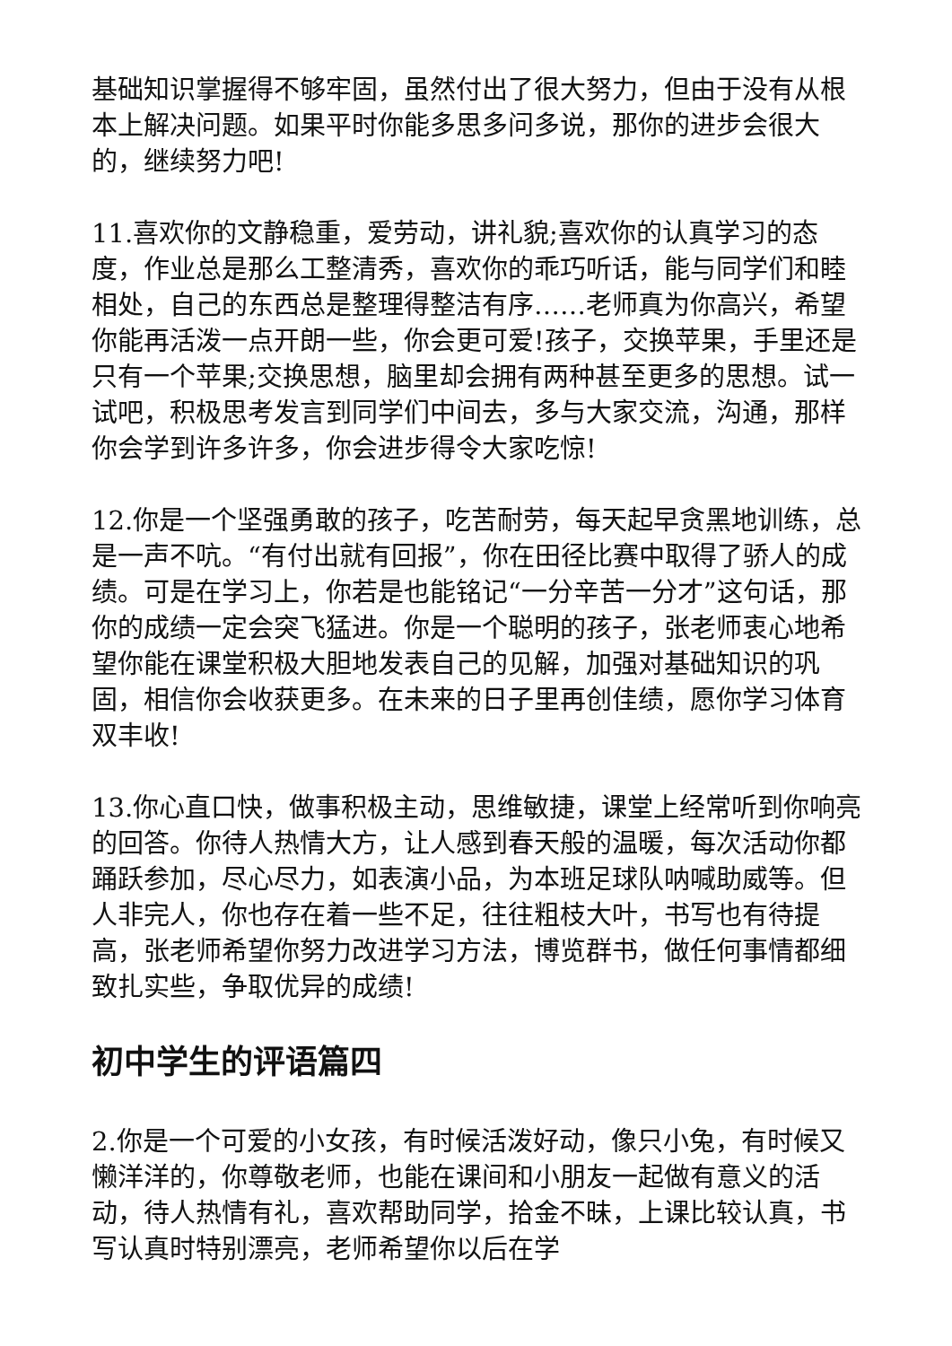基础知识掌握得不够牢固，虽然付出了很大努力，但由于没有从根本上解决问题。如果平时你能多思多问多说，那你的进步会很大的，继续努力吧!
11.喜欢你的文静稳重，爱劳动，讲礼貌;喜欢你的认真学习的态度，作业总是那么工整清秀，喜欢你的乖巧听话，能与同学们和睦相处，自己的东西总是整理得整洁有序……老师真为你高兴，希望你能再活泼一点开朗一些，你会更可爱!孩子，交换苹果，手里还是只有一个苹果;交换思想，脑里却会拥有两种甚至更多的思想。试一试吧，积极思考发言到同学们中间去，多与大家交流，沟通，那样你会学到许多许多，你会进步得令大家吃惊!
12.你是一个坚强勇敢的孩子，吃苦耐劳，每天起早贪黑地训练，总是一声不吭。“有付出就有回报”，你在田径比赛中取得了骄人的成绩。可是在学习上，你若是也能铭记“一分辛苦一分才”这句话，那你的成绩一定会突飞猛进。你是一个聪明的孩子，张老师衷心地希望你能在课堂积极大胆地发表自己的见解，加强对基础知识的巩固，相信你会收获更多。在未来的日子里再创佳绩，愿你学习体育双丰收!
13.你心直口快，做事积极主动，思维敏捷，课堂上经常听到你响亮的回答。你待人热情大方，让人感到春天般的温暖，每次活动你都踊跃参加，尽心尽力，如表演小品，为本班足球队呐喊助威等。但人非完人，你也存在着一些不足，往往粗枝大叶，书写也有待提高，张老师希望你努力改进学习方法，博览群书，做任何事情都细致扎实些，争取优异的成绩!
初中学生的评语篇四
2.你是一个可爱的小女孩，有时候活泼好动，像只小兔，有时候又懒洋洋的，你尊敬老师，也能在课间和小朋友一起做有意义的活动，待人热情有礼，喜欢帮助同学，拾金不昧，上课比较认真，书写认真时特别漂亮，老师希望你以后在学